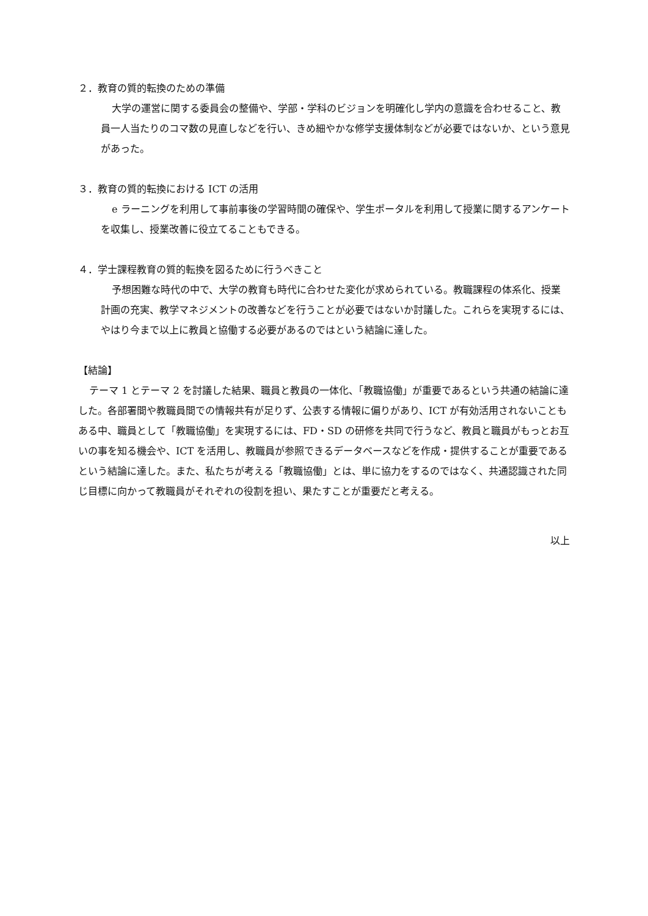２．教育の質的転換のための準備
大学の運営に関する委員会の整備や、学部・学科のビジョンを明確化し学内の意識を合わせること、教員一人当たりのコマ数の見直しなどを行い、きめ細やかな修学支援体制などが必要ではないか、という意見があった。
３．教育の質的転換における ICT の活用
e ラーニングを利用して事前事後の学習時間の確保や、学生ポータルを利用して授業に関するアンケートを収集し、授業改善に役立てることもできる。
４．学士課程教育の質的転換を図るために行うべきこと
予想困難な時代の中で、大学の教育も時代に合わせた変化が求められている。教職課程の体系化、授業計画の充実、教学マネジメントの改善などを行うことが必要ではないか討議した。これらを実現するには、やはり今まで以上に教員と協働する必要があるのではという結論に達した。
【結論】
テーマ 1 とテーマ 2 を討議した結果、職員と教員の一体化、「教職協働」が重要であるという共通の結論に達した。各部署間や教職員間での情報共有が足りず、公表する情報に偏りがあり、ICT が有効活用されないこともある中、職員として「教職協働」を実現するには、FD・SD の研修を共同で行うなど、教員と職員がもっとお互いの事を知る機会や、ICT を活用し、教職員が参照できるデータベースなどを作成・提供することが重要であるという結論に達した。また、私たちが考える「教職協働」とは、単に協力をするのではなく、共通認識された同じ目標に向かって教職員がそれぞれの役割を担い、果たすことが重要だと考える。
以上